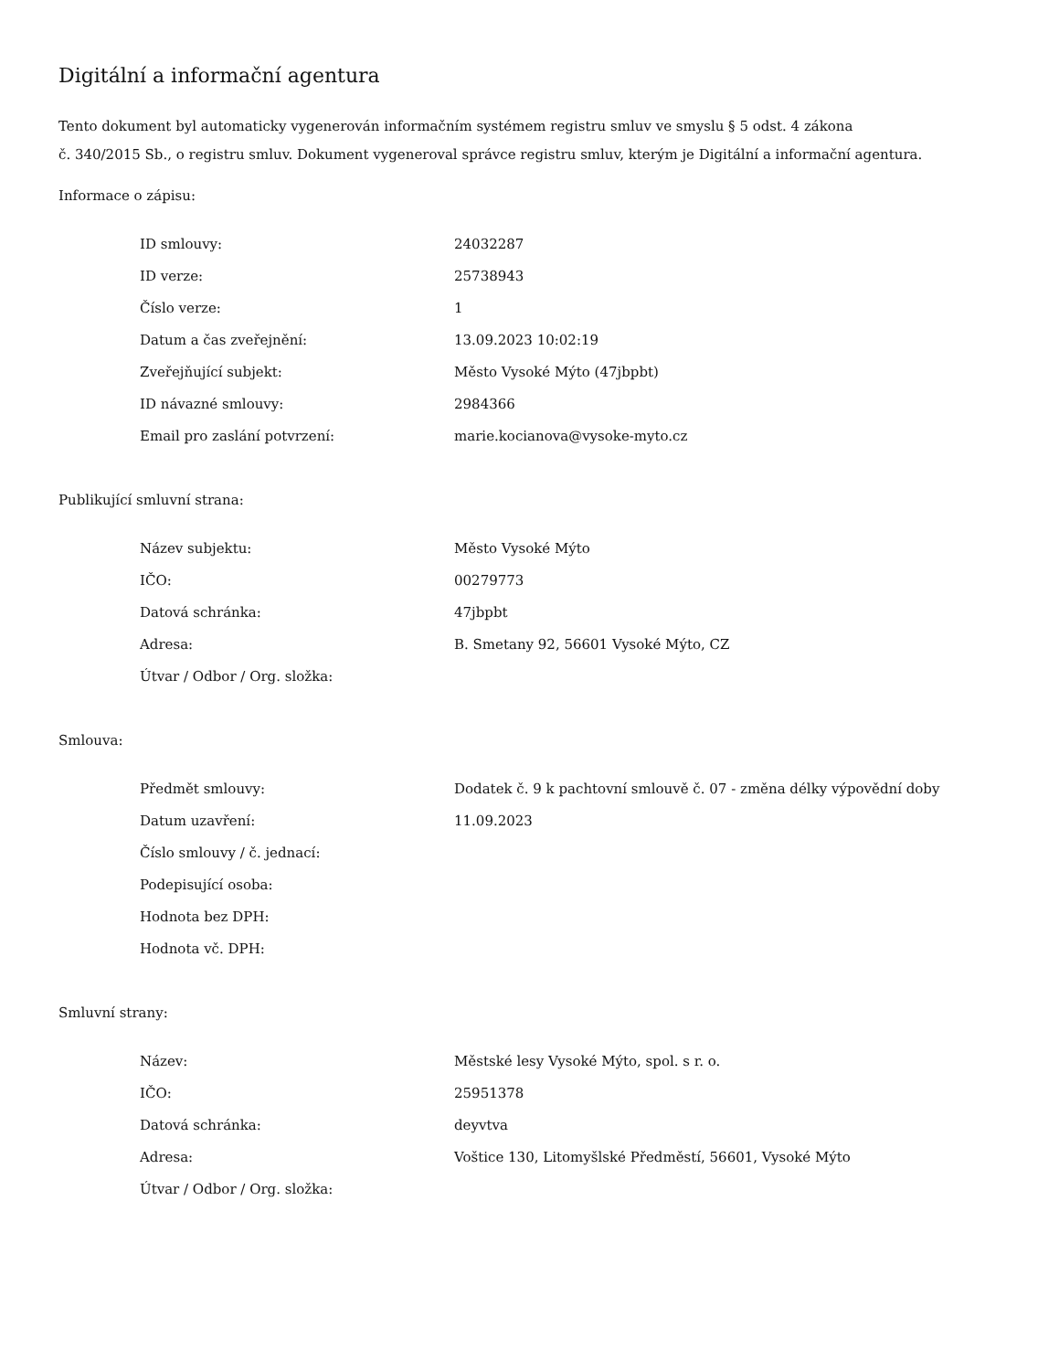Digitální a informační agentura
Tento dokument byl automaticky vygenerován informačním systémem registru smluv ve smyslu § 5 odst. 4 zákona
č. 340/2015 Sb., o registru smluv. Dokument vygeneroval správce registru smluv, kterým je Digitální a informační agentura.
Informace o zápisu:
| ID smlouvy: | 24032287 |
| ID verze: | 25738943 |
| Číslo verze: | 1 |
| Datum a čas zveřejnění: | 13.09.2023 10:02:19 |
| Zveřejňující subjekt: | Město Vysoké Mýto (47jbpbt) |
| ID návazné smlouvy: | 2984366 |
| Email pro zaslání potvrzení: | marie.kocianova@vysoke-myto.cz |
Publikující smluvní strana:
| Název subjektu: | Město Vysoké Mýto |
| IČO: | 00279773 |
| Datová schránka: | 47jbpbt |
| Adresa: | B. Smetany 92, 56601 Vysoké Mýto, CZ |
| Útvar / Odbor / Org. složka: | |
Smlouva:
| Předmět smlouvy: | Dodatek č. 9 k pachtovní smlouvě č. 07 - změna délky výpovědní doby |
| Datum uzavření: | 11.09.2023 |
| Číslo smlouvy / č. jednací: | |
| Podepisující osoba: | |
| Hodnota bez DPH: | |
| Hodnota vč. DPH: | |
Smluvní strany:
| Název: | Městské lesy Vysoké Mýto, spol. s r. o. |
| IČO: | 25951378 |
| Datová schránka: | deyvtva |
| Adresa: | Voštice 130, Litomyšlské Předměstí, 56601, Vysoké Mýto |
| Útvar / Odbor / Org. složka: | |